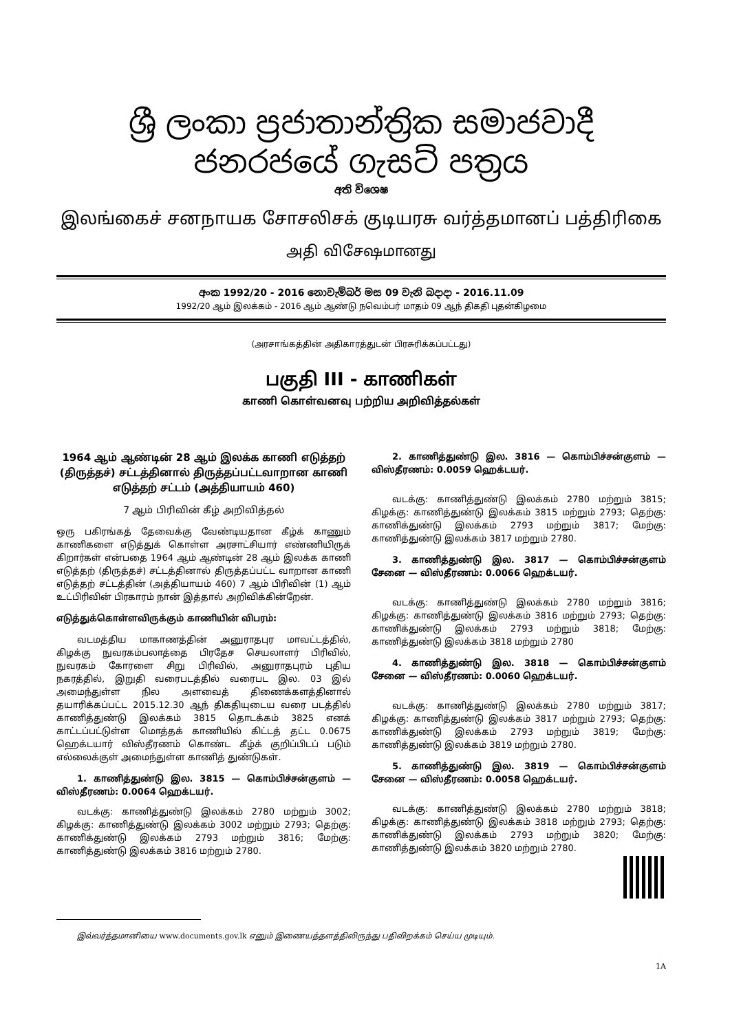ශ්‍රී ලංකා ප්‍රජාතාන්ත්‍රික සමාජවාදී ජනරජයේ ගැසට් පත්‍රය
අති විශෙෂ
இலங்கைச் சனநாயக சோசலிசக் குடியரசு வர்த்தமானப் பத்திரிகை
அதி விசேஷமானது
අංක 1992/20 - 2016 නොවැම්බර් මස 09 වැනි බදාදා - 2016.11.09
1992/20 ஆம் இலக்கம் - 2016 ஆம் ஆண்டு நவெம்பர் மாதம் 09 ஆந் திகதி புதன்கிழமை
(அரசாங்கத்தின் அதிகாரத்துடன் பிரசுரிக்கப்பட்டது)
பகுதி III - காணிகள்
காணி கொள்வனவு பற்றிய அறிவித்தல்கள்
1964 ஆம் ஆண்டின் 28 ஆம் இலக்க காணி எடுத்தற் (திருத்தச்) சட்டத்தினால் திருத்தப்பட்டவாறான காணி எடுத்தற் சட்டம் (அத்தியாயம் 460)
7 ஆம் பிரிவின் கீழ் அறிவித்தல்
ஒரு பகிரங்கத் தேவைக்கு வேண்டியதான கீழ்க் காணும் காணிகளை எடுத்துக் கொள்ள அரசாட்சியார் எண்ணியிருக் கிறார்கள் என்பதை 1964 ஆம் ஆண்டின் 28 ஆம் இலக்க காணி எடுத்தற் (திருத்தச்) சட்டத்தினால் திருத்தப்பட்ட வாறான காணி எடுத்தற் சட்டத்தின் (அத்தியாயம் 460) 7 ஆம் பிரிவின் (1) ஆம் உட்பிரிவின் பிரகாரம் நான் இத்தால் அறிவிக்கின்றேன்.
எடுத்துக்கொள்ளவிருக்கும் காணியின் விபரம்:
வடமத்திய மாகாணத்தின் அனுராதபுர மாவட்டத்தில், கிழக்கு நுவரகம்பலாத்தை பிரதேச செயலாளர் பிரிவில், நுவரகம் கோரளை சிறு பிரிவில், அனுராதபுரம் புதிய நகரத்தில், இறுதி வரைபடத்தில் வரைபட இல. 03 இல் அமைந்துள்ள நில அளவைத் திணைக்களத்தினால் தயாரிக்கப்பட்ட 2015.12.30 ஆந் திகதியுடைய வரை படத்தில் காணித்துண்டு இலக்கம் 3815 தொடக்கம் 3825 எனக் காட்டப்பட்டுள்ள மொத்தக் காணியில் கிட்டத் தட்ட 0.0675 ஹெக்டயார் விஸ்தீரணம் கொண்ட கீழ்க் குறிப்பிடப் படும் எல்லைக்குள் அமைந்துள்ள காணித் துண்டுகள்.
1. காணித்துண்டு இல. 3815 — கொம்பிச்சன்குளம் — விஸ்தீரணம்: 0.0064 ஹெக்டயர்.
வடக்கு: காணித்துண்டு இலக்கம் 2780 மற்றும் 3002; கிழக்கு: காணித்துண்டு இலக்கம் 3002 மற்றும் 2793; தெற்கு: காணிக்துண்டு இலக்கம் 2793 மற்றும் 3816; மேற்கு: காணித்துண்டு இலக்கம் 3816 மற்றும் 2780.
2. காணித்துண்டு இல. 3816 — கொம்பிச்சன்குளம் — விஸ்தீரணம்: 0.0059 ஹெக்டயர்.
வடக்கு: காணித்துண்டு இலக்கம் 2780 மற்றும் 3815; கிழக்கு: காணித்துண்டு இலக்கம் 3815 மற்றும் 2793; தெற்கு: காணிக்துண்டு இலக்கம் 2793 மற்றும் 3817; மேற்கு: காணித்துண்டு இலக்கம் 3817 மற்றும் 2780.
3. காணித்துண்டு இல. 3817 — கொம்பிச்சன்குளம் சேனை — விஸ்தீரணம்: 0.0066 ஹெக்டயர்.
வடக்கு: காணித்துண்டு இலக்கம் 2780 மற்றும் 3816; கிழக்கு: காணித்துண்டு இலக்கம் 3816 மற்றும் 2793; தெற்கு: காணிக்துண்டு இலக்கம் 2793 மற்றும் 3818; மேற்கு: காணித்துண்டு இலக்கம் 3818 மற்றும் 2780
4. காணித்துண்டு இல. 3818 — கொம்பிச்சன்குளம் சேனை — விஸ்தீரணம்: 0.0060 ஹெக்டயர்.
வடக்கு: காணித்துண்டு இலக்கம் 2780 மற்றும் 3817; கிழக்கு: காணித்துண்டு இலக்கம் 3817 மற்றும் 2793; தெற்கு: காணிக்துண்டு இலக்கம் 2793 மற்றும் 3819; மேற்கு: காணித்துண்டு இலக்கம் 3819 மற்றும் 2780.
5. காணித்துண்டு இல. 3819 — கொம்பிச்சன்குளம் சேனை — விஸ்தீரணம்: 0.0058 ஹெக்டயர்.
வடக்கு: காணித்துண்டு இலக்கம் 2780 மற்றும் 3818; கிழக்கு: காணித்துண்டு இலக்கம் 3818 மற்றும் 2793; தெற்கு: காணிக்துண்டு இலக்கம் 2793 மற்றும் 3820; மேற்கு: காணித்துண்டு இலக்கம் 3820 மற்றும் 2780.
இவ்வர்த்தமானியை www.documents.gov.lk எனும் இணையத்தளத்திலிருந்து பதிவிறக்கம் செய்ய முடியும்.
1A